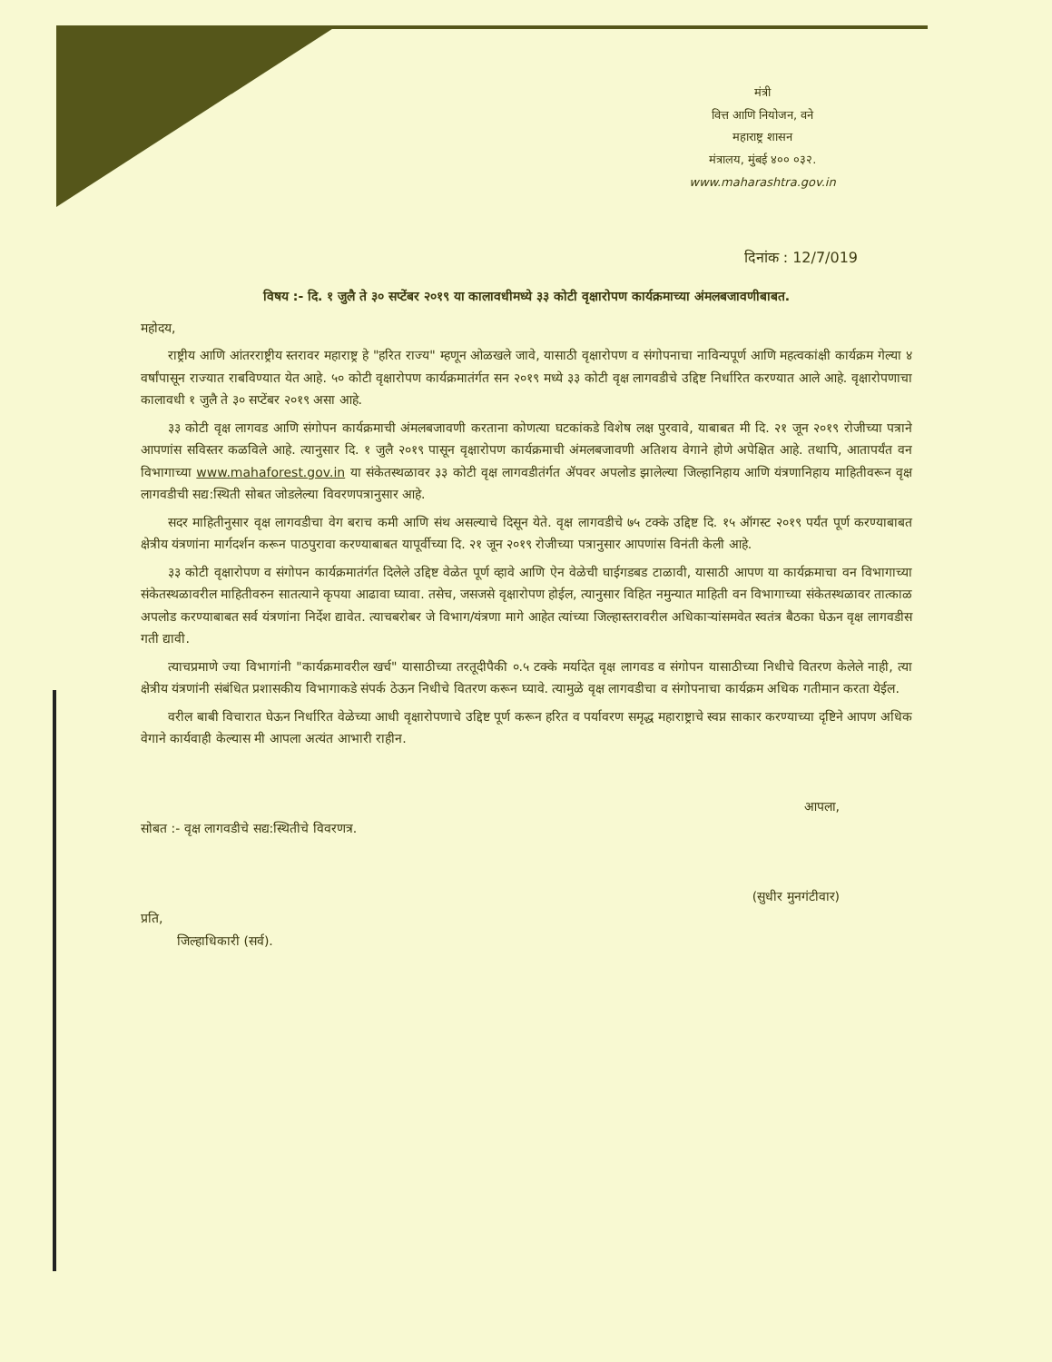मंत्री
वित्त आणि नियोजन, वने
महाराष्ट्र शासन
मंत्रालय, मुंबई ४०० ०३२.
www.maharashtra.gov.in
दिनांक : 12/7/019
विषय :- दि. १ जुलै ते ३० सप्टेंबर २०१९ या कालावधीमध्ये ३३ कोटी वृक्षारोपण कार्यक्रमाच्या अंमलबजावणीबाबत.
महोदय,
राष्ट्रीय आणि आंतरराष्ट्रीय स्तरावर महाराष्ट्र हे "हरित राज्य" म्हणून ओळखले जावे, यासाठी वृक्षारोपण व संगोपनाचा नाविन्यपूर्ण आणि महत्वकांक्षी कार्यक्रम गेल्या ४ वर्षांपासून राज्यात राबविण्यात येत आहे. ५० कोटी वृक्षारोपण कार्यक्रमातंर्गत सन २०१९ मध्ये ३३ कोटी वृक्ष लागवडीचे उद्दिष्ट निर्धारित करण्यात आले आहे. वृक्षारोपणाचा कालावधी १ जुलै ते ३० सप्टेंबर २०१९ असा आहे.
३३ कोटी वृक्ष लागवड आणि संगोपन कार्यक्रमाची अंमलबजावणी करताना कोणत्या घटकांकडे विशेष लक्ष पुरवावे, याबाबत मी दि. २१ जून २०१९ रोजीच्या पत्राने आपणांस सविस्तर कळविले आहे. त्यानुसार दि. १ जुलै २०१९ पासून वृक्षारोपण कार्यक्रमाची अंमलबजावणी अतिशय वेगाने होणे अपेक्षित आहे. तथापि, आतापर्यंत वन विभागाच्या www.mahaforest.gov.in या संकेतस्थळावर ३३ कोटी वृक्ष लागवडीतंर्गत ॲपवर अपलोड झालेल्या जिल्हानिहाय आणि यंत्रणानिहाय माहितीवरून वृक्ष लागवडीची सद्य:स्थिती सोबत जोडलेल्या विवरणपत्रानुसार आहे.
सदर माहितीनुसार वृक्ष लागवडीचा वेग बराच कमी आणि संथ असल्याचे दिसून येते. वृक्ष लागवडीचे ७५ टक्के उद्दिष्ट दि. १५ ऑगस्ट २०१९ पर्यंत पूर्ण करण्याबाबत क्षेत्रीय यंत्रणांना मार्गदर्शन करून पाठपुरावा करण्याबाबत यापूर्वीच्या दि. २१ जून २०१९ रोजीच्या पत्रानुसार आपणांस विनंती केली आहे.
३३ कोटी वृक्षारोपण व संगोपन कार्यक्रमातंर्गत दिलेले उद्दिष्ट वेळेत पूर्ण व्हावे आणि ऐन वेळेची घाईगडबड टाळावी, यासाठी आपण या कार्यक्रमाचा वन विभागाच्या संकेतस्थळावरील माहितीवरुन सातत्याने कृपया आढावा घ्यावा. तसेच, जसजसे वृक्षारोपण होईल, त्यानुसार विहित नमुन्यात माहिती वन विभागाच्या संकेतस्थळावर तात्काळ अपलोड करण्याबाबत सर्व यंत्रणांना निर्देश द्यावेत. त्याचबरोबर जे विभाग/यंत्रणा मागे आहेत त्यांच्या जिल्हास्तरावरील अधिकाऱ्यांसमवेत स्वतंत्र बैठका घेऊन वृक्ष लागवडीस गती द्यावी.
त्याचप्रमाणे ज्या विभागांनी "कार्यक्रमावरील खर्च" यासाठीच्या तरतूदीपैकी ०.५ टक्के मर्यादेत वृक्ष लागवड व संगोपन यासाठीच्या निधीचे वितरण केलेले नाही, त्या क्षेत्रीय यंत्रणांनी संबंधित प्रशासकीय विभागाकडे संपर्क ठेऊन निधीचे वितरण करून घ्यावे. त्यामुळे वृक्ष लागवडीचा व संगोपनाचा कार्यक्रम अधिक गतीमान करता येईल.
वरील बाबी विचारात घेऊन निर्धारित वेळेच्या आधी वृक्षारोपणाचे उद्दिष्ट पूर्ण करून हरित व पर्यावरण समृद्ध महाराष्ट्राचे स्वप्न साकार करण्याच्या दृष्टिने आपण अधिक वेगाने कार्यवाही केल्यास मी आपला अत्यंत आभारी राहीन.
आपला,
सोबत :- वृक्ष लागवडीचे सद्य:स्थितीचे विवरणत्र.
(सुधीर मुनगंटीवार)
प्रति,
जिल्हाधिकारी (सर्व).